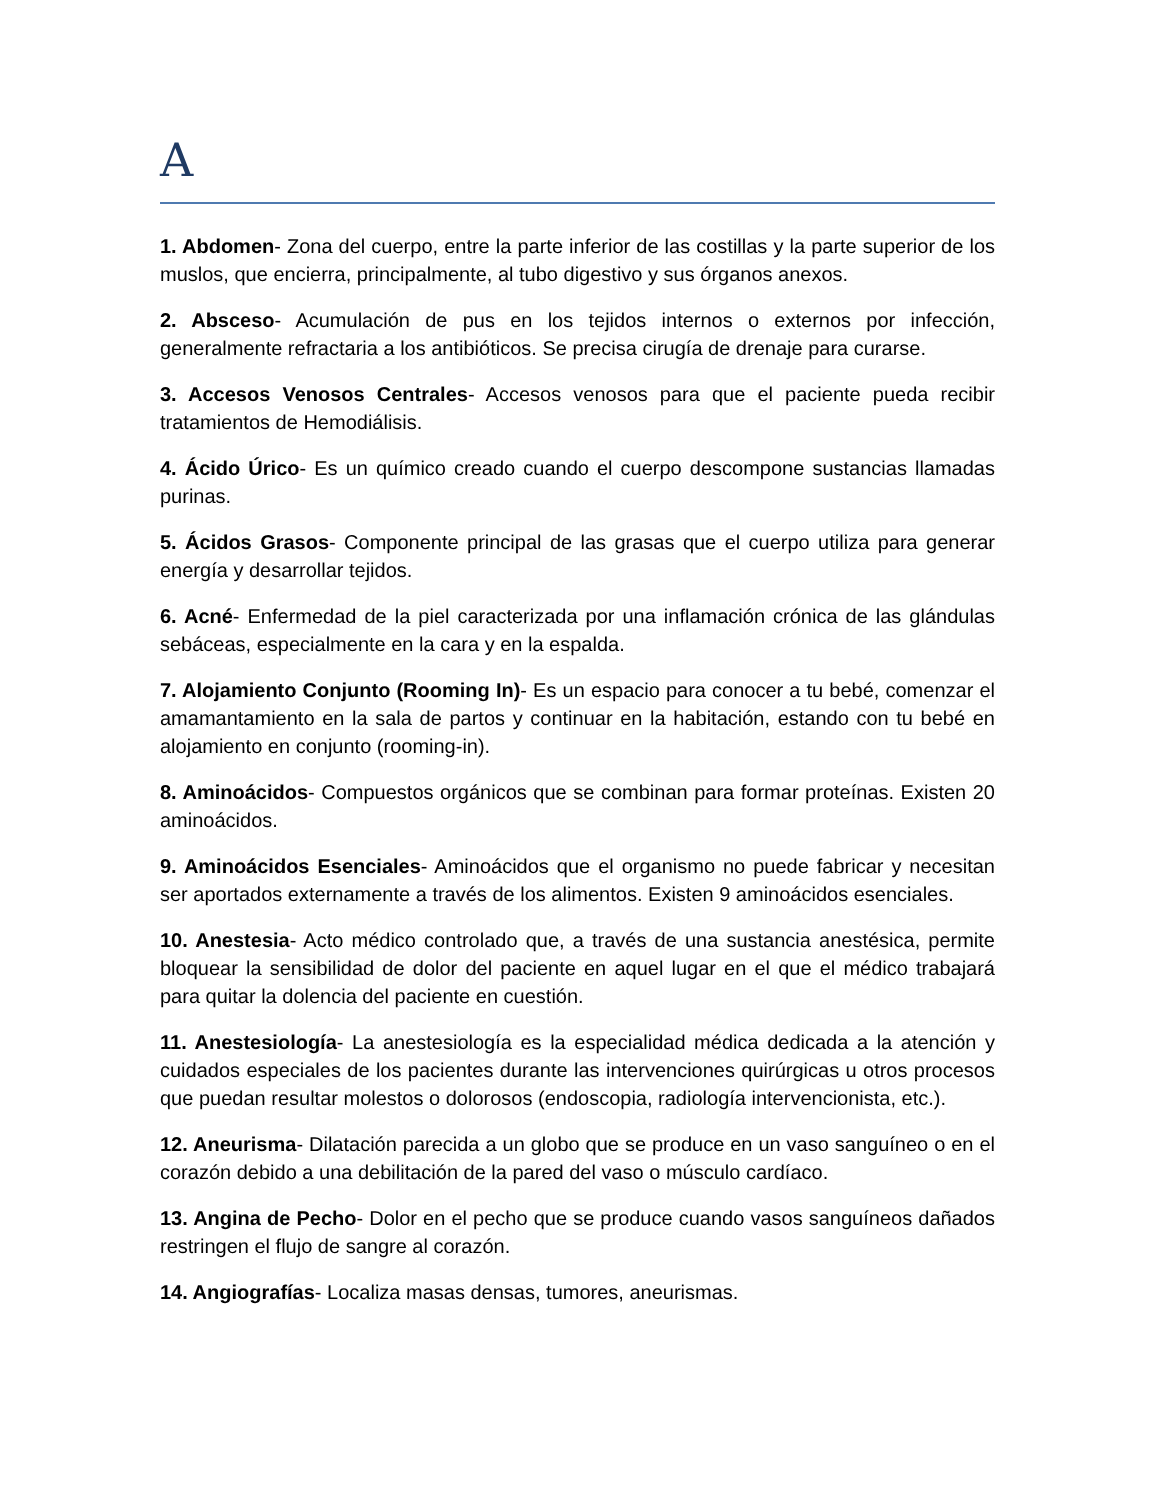A
1. Abdomen- Zona del cuerpo, entre la parte inferior de las costillas y la parte superior de los muslos, que encierra, principalmente, al tubo digestivo y sus órganos anexos.
2. Absceso- Acumulación de pus en los tejidos internos o externos por infección, generalmente refractaria a los antibióticos. Se precisa cirugía de drenaje para curarse.
3. Accesos Venosos Centrales- Accesos venosos para que el paciente pueda recibir tratamientos de Hemodiálisis.
4. Ácido Úrico- Es un químico creado cuando el cuerpo descompone sustancias llamadas purinas.
5. Ácidos Grasos- Componente principal de las grasas que el cuerpo utiliza para generar energía y desarrollar tejidos.
6. Acné- Enfermedad de la piel caracterizada por una inflamación crónica de las glándulas sebáceas, especialmente en la cara y en la espalda.
7. Alojamiento Conjunto (Rooming In)- Es un espacio para conocer a tu bebé, comenzar el amamantamiento en la sala de partos y continuar en la habitación, estando con tu bebé en alojamiento en conjunto (rooming-in).
8. Aminoácidos- Compuestos orgánicos que se combinan para formar proteínas. Existen 20 aminoácidos.
9. Aminoácidos Esenciales- Aminoácidos que el organismo no puede fabricar y necesitan ser aportados externamente a través de los alimentos. Existen 9 aminoácidos esenciales.
10. Anestesia- Acto médico controlado que, a través de una sustancia anestésica, permite bloquear la sensibilidad de dolor del paciente en aquel lugar en el que el médico trabajará para quitar la dolencia del paciente en cuestión.
11. Anestesiología- La anestesiología es la especialidad médica dedicada a la atención y cuidados especiales de los pacientes durante las intervenciones quirúrgicas u otros procesos que puedan resultar molestos o dolorosos (endoscopia, radiología intervencionista, etc.).
12. Aneurisma- Dilatación parecida a un globo que se produce en un vaso sanguíneo o en el corazón debido a una debilitación de la pared del vaso o músculo cardíaco.
13. Angina de Pecho- Dolor en el pecho que se produce cuando vasos sanguíneos dañados restringen el flujo de sangre al corazón.
14. Angiografías- Localiza masas densas, tumores, aneurismas.